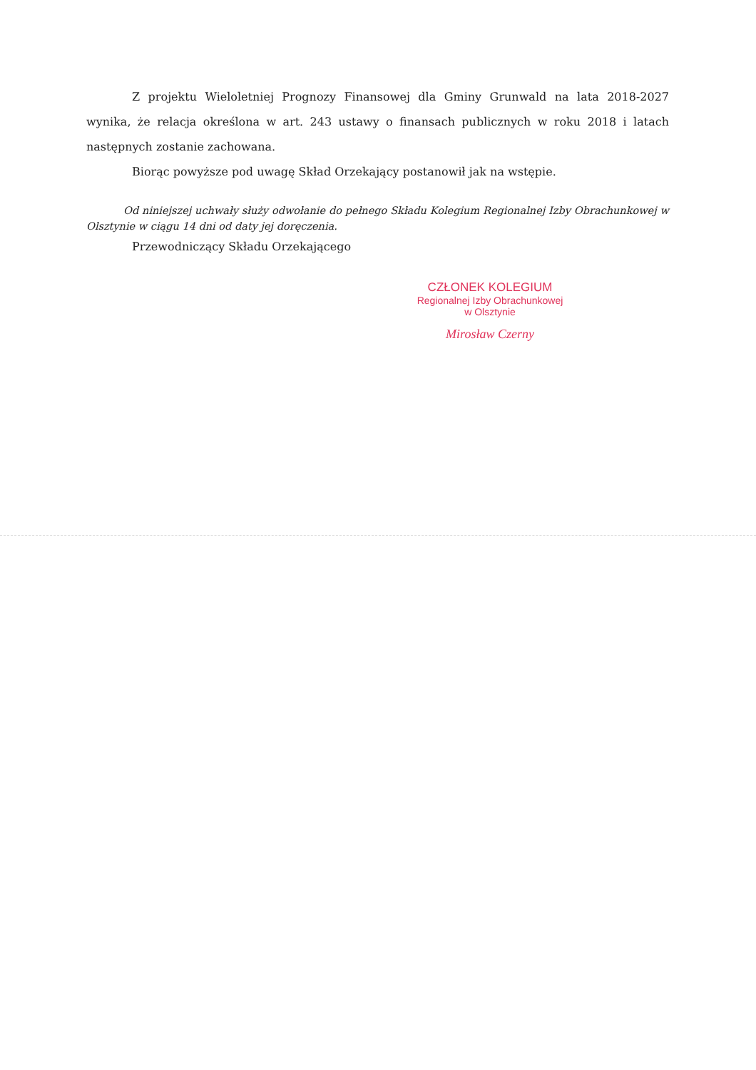Z projektu Wieloletniej Prognozy Finansowej dla Gminy Grunwald na lata 2018-2027 wynika, że relacja określona w art. 243 ustawy o finansach publicznych w roku 2018 i latach następnych zostanie zachowana.
Biorąc powyższe pod uwagę Skład Orzekający postanowił jak na wstępie.
Od niniejszej uchwały służy odwołanie do pełnego Składu Kolegium Regionalnej Izby Obrachunkowej w Olsztynie w ciągu 14 dni od daty jej doręczenia.
Przewodniczący Składu Orzekającego
CZŁONEK KOLEGIUM
Regionalnej Izby Obrachunkowej
w Olsztynie
Mirosław Czerny